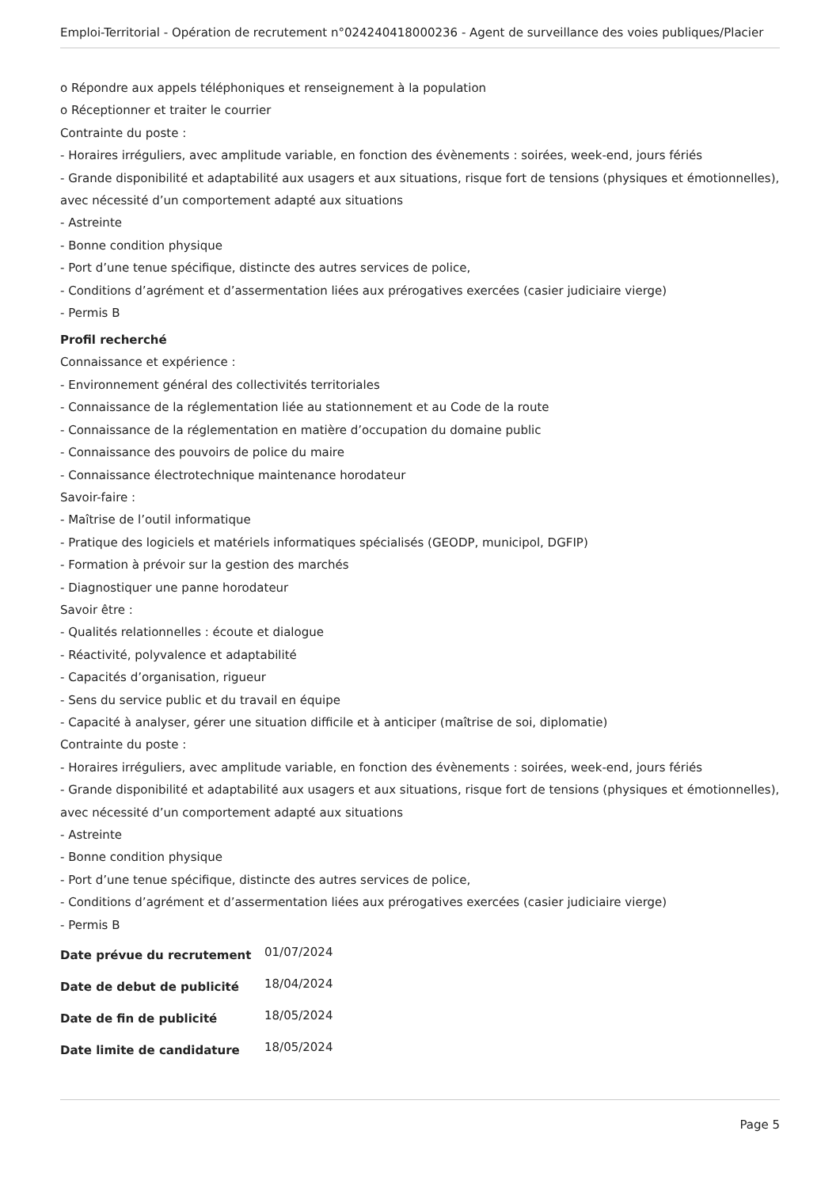Emploi-Territorial - Opération de recrutement n°024240418000236 - Agent de surveillance des voies publiques/Placier
o Répondre aux appels téléphoniques et renseignement à la population
o Réceptionner et traiter le courrier
Contrainte du poste :
- Horaires irréguliers, avec amplitude variable, en fonction des évènements : soirées, week-end, jours fériés
- Grande disponibilité et adaptabilité aux usagers et aux situations, risque fort de tensions (physiques et émotionnelles), avec nécessité d’un comportement adapté aux situations
- Astreinte
- Bonne condition physique
- Port d’une tenue spécifique, distincte des autres services de police,
- Conditions d’agrément et d’assermentation liées aux prérogatives exercées (casier judiciaire vierge)
- Permis B
Profil recherché
Connaissance et expérience :
- Environnement général des collectivités territoriales
- Connaissance de la réglementation liée au stationnement et au Code de la route
- Connaissance de la réglementation en matière d’occupation du domaine public
- Connaissance des pouvoirs de police du maire
- Connaissance électrotechnique maintenance horodateur
Savoir-faire :
- Maîtrise de l’outil informatique
- Pratique des logiciels et matériels informatiques spécialisés (GEODP, municipol, DGFIP)
- Formation à prévoir sur la gestion des marchés
- Diagnostiquer une panne horodateur
Savoir être :
- Qualités relationnelles : écoute et dialogue
- Réactivité, polyvalence et adaptabilité
- Capacités d’organisation, rigueur
- Sens du service public et du travail en équipe
- Capacité à analyser, gérer une situation difficile et à anticiper (maîtrise de soi, diplomatie)
Contrainte du poste :
- Horaires irréguliers, avec amplitude variable, en fonction des évènements : soirées, week-end, jours fériés
- Grande disponibilité et adaptabilité aux usagers et aux situations, risque fort de tensions (physiques et émotionnelles), avec nécessité d’un comportement adapté aux situations
- Astreinte
- Bonne condition physique
- Port d’une tenue spécifique, distincte des autres services de police,
- Conditions d’agrément et d’assermentation liées aux prérogatives exercées (casier judiciaire vierge)
- Permis B
| Date prévue du recrutement | 01/07/2024 |
| Date de debut de publicité | 18/04/2024 |
| Date de fin de publicité | 18/05/2024 |
| Date limite de candidature | 18/05/2024 |
Page 5